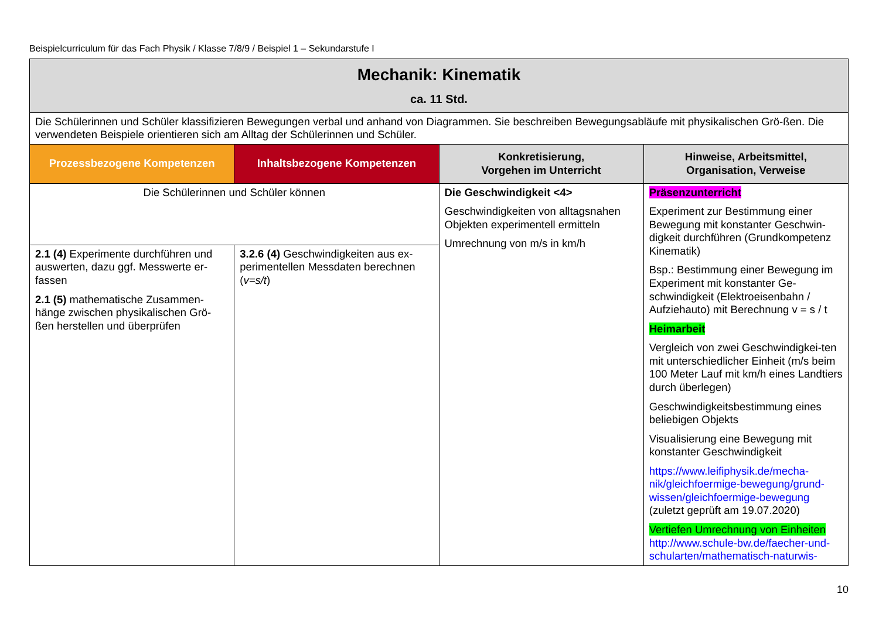Beispielcurriculum für das Fach Physik / Klasse 7/8/9 / Beispiel 1 – Sekundarstufe I
| Mechanik: Kinematik ca. 11 Std. | | | |
| Die Schülerinnen und Schüler klassifizieren Bewegungen verbal und anhand von Diagrammen. Sie beschreiben Bewegungsabläufe mit physikalischen Grö-ßen. Die verwendeten Beispiele orientieren sich am Alltag der Schülerinnen und Schüler. | | | |
| Prozessbezogene Kompetenzen | Inhaltsbezogene Kompetenzen | Konkretisierung, Vorgehen im Unterricht | Hinweise, Arbeitsmittel, Organisation, Verweise |
| Die Schülerinnen und Schüler können | | Die Geschwindigkeit <4> Geschwindigkeiten von alltagsnahen Objekten experimentell ermitteln Umrechnung von m/s in km/h | Präsenzunterricht Experiment zur Bestimmung einer Bewegung mit konstanter Geschwin-digkeit durchführen (Grundkompetenz Kinematik) Bsp.: Bestimmung einer Bewegung im Experiment mit konstanter Ge-schwindigkeit (Elektroeisenbahn / Aufziehauto) mit Berechnung v = s / t Heimarbeit Vergleich von zwei Geschwindigkei-ten mit unterschiedlicher Einheit (m/s beim 100 Meter Lauf mit km/h eines Landtiers durch überlegen) Geschwindigkeitsbestimmung eines beliebigen Objekts Visualisierung eine Bewegung mit konstanter Geschwindigkeit https://www.leifiphysik.de/mecha-nik/gleichfoermige-bewegung/grund-wissen/gleichfoermige-bewegung (zuletzt geprüft am 19.07.2020) Vertiefen Umrechnung von Einheiten http://www.schule-bw.de/faecher-und-schularten/mathematisch-naturwis- |
| 2.1 (4) Experimente durchführen und auswerten, dazu ggf. Messwerte er-fassen 2.1 (5) mathematische Zusammen-hänge zwischen physikalischen Grö-ßen herstellen und überprüfen | 3.2.6 (4) Geschwindigkeiten aus ex-perimentellen Messdaten berechnen ( v=s/t ) | | |
10